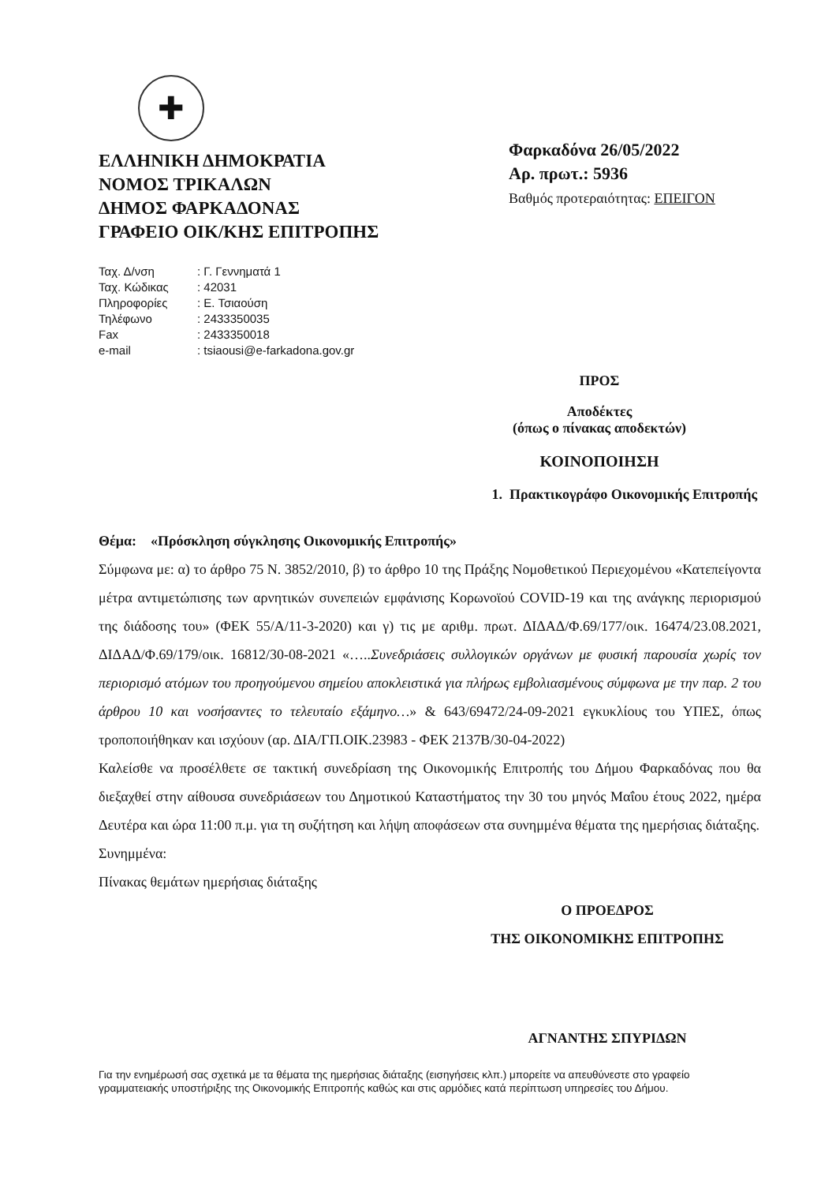✚
ΕΛΛΗΝΙΚΗ ΔΗΜΟΚΡΑΤΙΑ
ΝΟΜΟΣ ΤΡΙΚΑΛΩΝ
ΔΗΜΟΣ ΦΑΡΚΑΔΟΝΑΣ
ΓΡΑΦΕΙΟ ΟΙΚ/ΚΗΣ ΕΠΙΤΡΟΠΗΣ
| Ταχ. Δ/νση | : Γ. Γεννηματά 1 |
| Ταχ. Κώδικας | : 42031 |
| Πληροφορίες | : Ε. Τσιαούση |
| Τηλέφωνο | : 2433350035 |
| Fax | : 2433350018 |
| e-mail | : tsiaousi@e-farkadona.gov.gr |
Φαρκαδόνα 26/05/2022
Αρ. πρωτ.: 5936
Βαθμός προτεραιότητας: ΕΠΕΙΓΟΝ
ΠΡΟΣ
Αποδέκτες
(όπως ο πίνακας αποδεκτών)
ΚΟΙΝΟΠΟΙΗΣΗ
1. Πρακτικογράφο Οικονομικής Επιτροπής
Θέμα: «Πρόσκληση σύγκλησης Οικονομικής Επιτροπής»
Σύμφωνα με: α) το άρθρο 75 Ν. 3852/2010, β) το άρθρο 10 της Πράξης Νομοθετικού Περιεχομένου «Κατεπείγοντα μέτρα αντιμετώπισης των αρνητικών συνεπειών εμφάνισης Κορωνοϊού COVID-19 και της ανάγκης περιορισμού της διάδοσης του» (ΦΕΚ 55/Α/11-3-2020) και γ) τις με αριθμ. πρωτ. ΔΙΔΑΔ/Φ.69/177/οικ. 16474/23.08.2021, ΔΙΔΑΔ/Φ.69/179/οικ. 16812/30-08-2021 «…..Συνεδριάσεις συλλογικών οργάνων με φυσική παρουσία χωρίς τον περιορισμό ατόμων του προηγούμενου σημείου αποκλειστικά για πλήρως εμβολιασμένους σύμφωνα με την παρ. 2 του άρθρου 10 και νοσήσαντες το τελευταίο εξάμηνο…» & 643/69472/24-09-2021 εγκυκλίους του ΥΠΕΣ, όπως τροποποιήθηκαν και ισχύουν (αρ. ΔΙΑ/ΓΠ.ΟΙΚ.23983 - ΦΕΚ 2137Β/30-04-2022)
Καλείσθε να προσέλθετε σε τακτική συνεδρίαση της Οικονομικής Επιτροπής του Δήμου Φαρκαδόνας που θα διεξαχθεί στην αίθουσα συνεδριάσεων του Δημοτικού Καταστήματος την 30 του μηνός Μαΐου έτους 2022, ημέρα Δευτέρα και ώρα 11:00 π.μ. για τη συζήτηση και λήψη αποφάσεων στα συνημμένα θέματα της ημερήσιας διάταξης.
Συνημμένα:
Πίνακας θεμάτων ημερήσιας διάταξης
Ο ΠΡΟΕΔΡΟΣ
ΤΗΣ ΟΙΚΟΝΟΜΙΚΗΣ ΕΠΙΤΡΟΠΗΣ
ΑΓΝΑΝΤΗΣ ΣΠΥΡΙΔΩΝ
Για την ενημέρωσή σας σχετικά με τα θέματα της ημερήσιας διάταξης (εισηγήσεις κλπ.) μπορείτε να απευθύνεστε στο γραφείο γραμματειακής υποστήριξης της Οικονομικής Επιτροπής καθώς και στις αρμόδιες κατά περίπτωση υπηρεσίες του Δήμου.